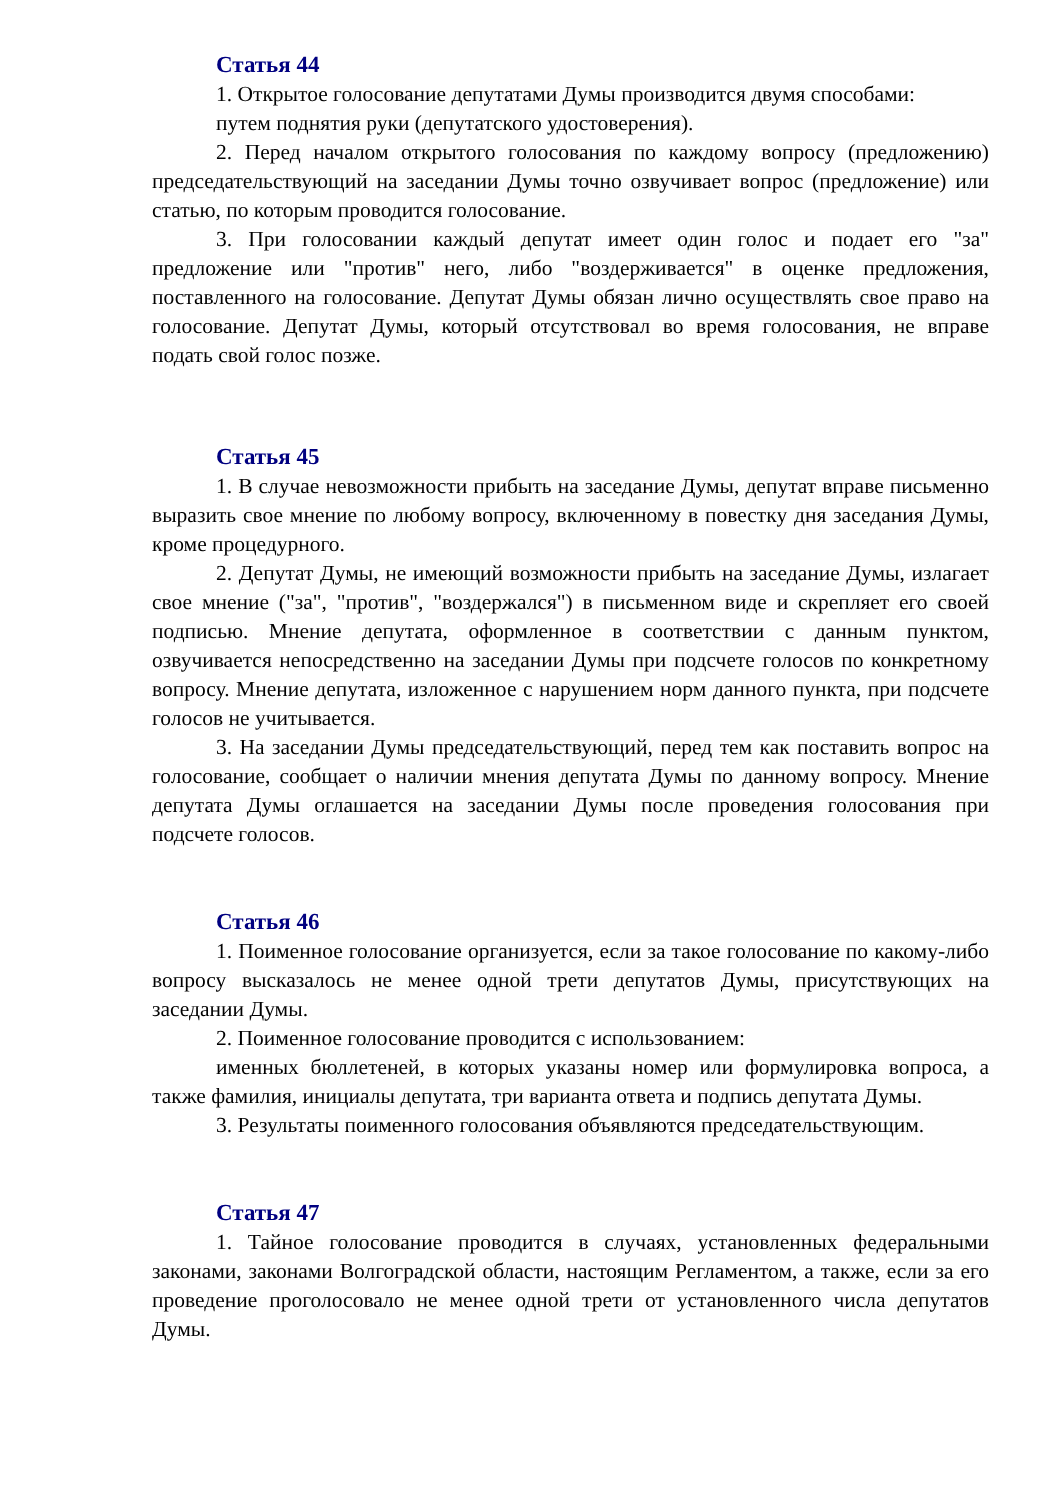Статья 44
1. Открытое голосование депутатами Думы производится двумя способами:
путем поднятия руки (депутатского удостоверения).
2. Перед началом открытого голосования по каждому вопросу (предложению) председательствующий на заседании Думы точно озвучивает вопрос (предложение) или статью, по которым проводится голосование.
3. При голосовании каждый депутат имеет один голос и подает его "за" предложение или "против" него, либо "воздерживается" в оценке предложения, поставленного на голосование. Депутат Думы обязан лично осуществлять свое право на голосование. Депутат Думы, который отсутствовал во время голосования, не вправе подать свой голос позже.
Статья 45
1. В случае невозможности прибыть на заседание Думы, депутат вправе письменно выразить свое мнение по любому вопросу, включенному в повестку дня заседания Думы, кроме процедурного.
2. Депутат Думы, не имеющий возможности прибыть на заседание Думы, излагает свое мнение ("за", "против", "воздержался") в письменном виде и скрепляет его своей подписью. Мнение депутата, оформленное в соответствии с данным пунктом, озвучивается непосредственно на заседании Думы при подсчете голосов по конкретному вопросу. Мнение депутата, изложенное с нарушением норм данного пункта, при подсчете голосов не учитывается.
3. На заседании Думы председательствующий, перед тем как поставить вопрос на голосование, сообщает о наличии мнения депутата Думы по данному вопросу. Мнение депутата Думы оглашается на заседании Думы после проведения голосования при подсчете голосов.
Статья 46
1. Поименное голосование организуется, если за такое голосование по какому-либо вопросу высказалось не менее одной трети депутатов Думы, присутствующих на заседании Думы.
2. Поименное голосование проводится с использованием:
именных бюллетеней, в которых указаны номер или формулировка вопроса, а также фамилия, инициалы депутата, три варианта ответа и подпись депутата Думы.
3. Результаты поименного голосования объявляются председательствующим.
Статья 47
1. Тайное голосование проводится в случаях, установленных федеральными законами, законами Волгоградской области, настоящим Регламентом, а также, если за его проведение проголосовало не менее одной трети от установленного числа депутатов Думы.